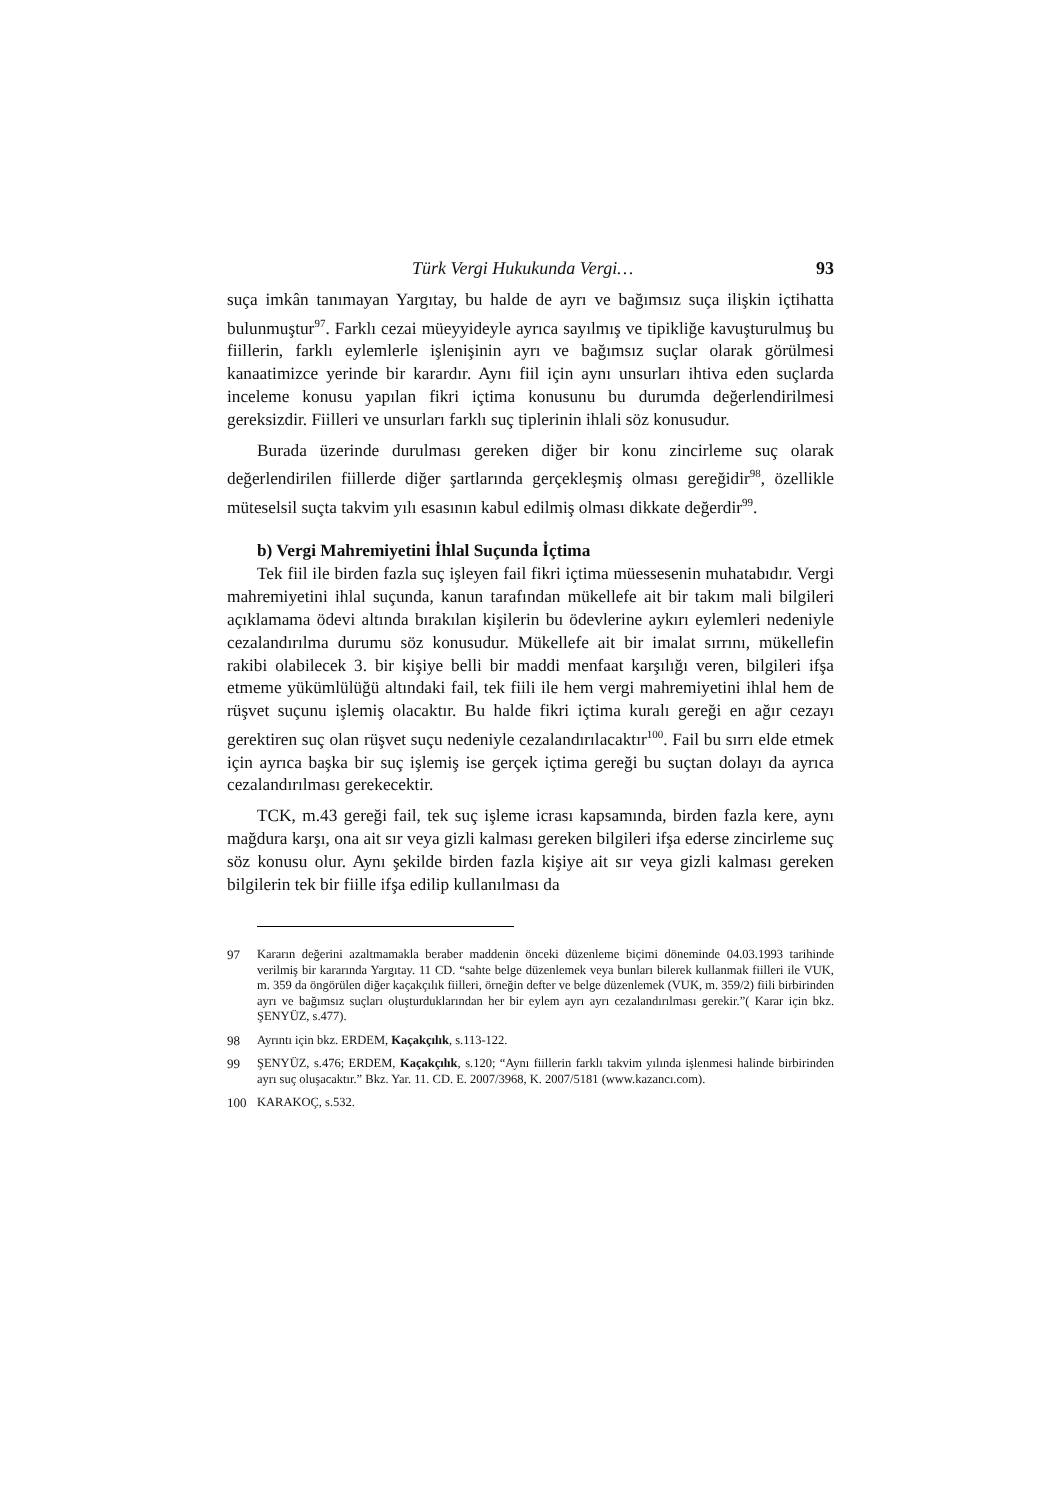Türk Vergi Hukukunda Vergi… 93
suça imkân tanımayan Yargıtay, bu halde de ayrı ve bağımsız suça ilişkin içtihatta bulunmuştur<sup>97</sup>. Farklı cezai müeyyideyle ayrıca sayılmış ve tipikliğe kavuşturulmuş bu fiillerin, farklı eylemlerle işlenişinin ayrı ve bağımsız suçlar olarak görülmesi kanaatimizce yerinde bir karardır. Aynı fiil için aynı unsurları ihtiva eden suçlarda inceleme konusu yapılan fikri içtima konusunu bu durumda değerlendirilmesi gereksizdir. Fiilleri ve unsurları farklı suç tiplerinin ihlali söz konusudur.
Burada üzerinde durulması gereken diğer bir konu zincirleme suç olarak değerlendirilen fiillerde diğer şartlarında gerçekleşmiş olması gereğidir<sup>98</sup>, özellikle müteselsil suçta takvim yılı esasının kabul edilmiş olması dikkate değerdir<sup>99</sup>.
b) Vergi Mahremiyetini İhlal Suçunda İçtima
Tek fiil ile birden fazla suç işleyen fail fikri içtima müessesenin muhatabıdır. Vergi mahremiyetini ihlal suçunda, kanun tarafından mükellefe ait bir takım mali bilgileri açıklamama ödevi altında bırakılan kişilerin bu ödevlerine aykırı eylemleri nedeniyle cezalandırılma durumu söz konusudur. Mükellefe ait bir imalat sırrını, mükellefin rakibi olabilecek 3. bir kişiye belli bir maddi menfaat karşılığı veren, bilgileri ifşa etmeme yükümlülüğü altındaki fail, tek fiili ile hem vergi mahremiyetini ihlal hem de rüşvet suçunu işlemiş olacaktır. Bu halde fikri içtima kuralı gereği en ağır cezayı gerektiren suç olan rüşvet suçu nedeniyle cezalandırılacaktır<sup>100</sup>. Fail bu sırrı elde etmek için ayrıca başka bir suç işlemiş ise gerçek içtima gereği bu suçtan dolayı da ayrıca cezalandırılması gerekecektir.
TCK, m.43 gereği fail, tek suç işleme icrası kapsamında, birden fazla kere, aynı mağdura karşı, ona ait sır veya gizli kalması gereken bilgileri ifşa ederse zincirleme suç söz konusu olur. Aynı şekilde birden fazla kişiye ait sır veya gizli kalması gereken bilgilerin tek bir fiille ifşa edilip kullanılması da
97 Kararın değerini azaltmamakla beraber maddenin önceki düzenleme biçimi döneminde 04.03.1993 tarihinde verilmiş bir kararında Yargıtay. 11 CD. “sahte belge düzenlemek veya bunları bilerek kullanmak fiilleri ile VUK, m. 359 da öngörülen diğer kaçakçılık fiilleri, örneğin defter ve belge düzenlemek (VUK, m. 359/2) fiili birbirinden ayrı ve bağımsız suçları oluşturduklarından her bir eylem ayrı ayrı cezalandırılması gerekir.”( Karar için bkz. ŞENYÜZ, s.477).
98 Ayrıntı için bkz. ERDEM, Kaçakçılık, s.113-122.
99 ŞENYÜZ, s.476; ERDEM, Kaçakçılık, s.120; “Aynı fiillerin farklı takvim yılında işlenmesi halinde birbirinden ayrı suç oluşacaktır.” Bkz. Yar. 11. CD. E. 2007/3968, K. 2007/5181 (www.kazancı.com).
100 KARAKOÇ, s.532.